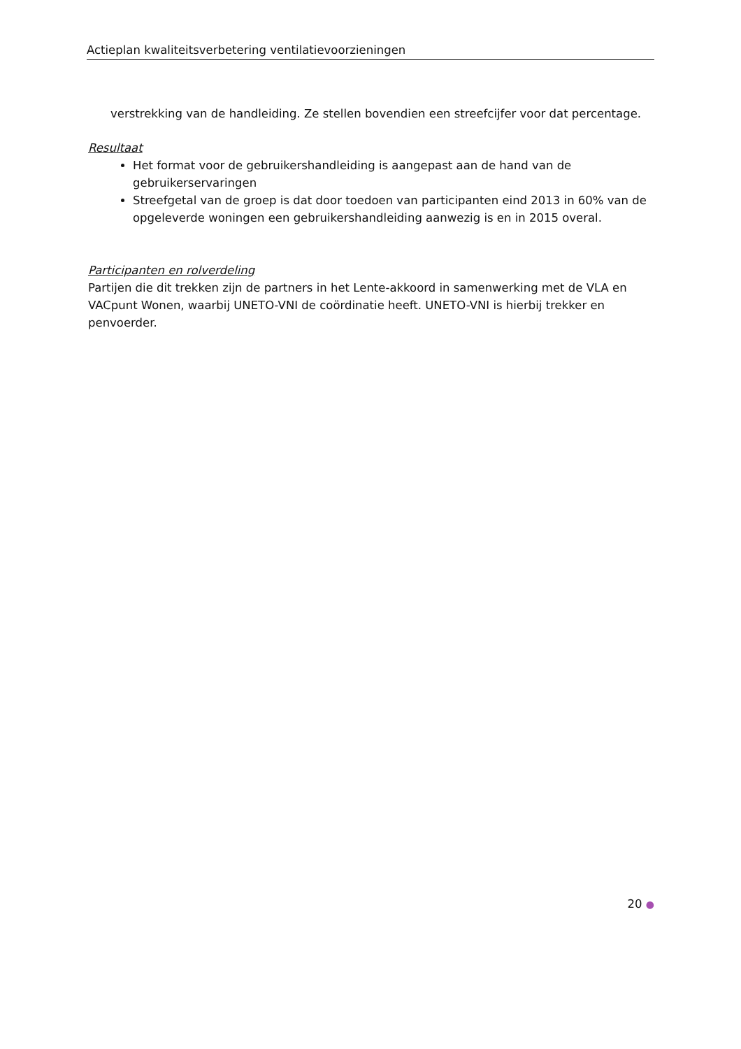Actieplan kwaliteitsverbetering ventilatievoorzieningen
verstrekking van de handleiding. Ze stellen bovendien een streefcijfer voor dat percentage.
Resultaat
Het format voor de gebruikershandleiding is aangepast aan de hand van de gebruikerservaringen
Streefgetal van de groep is dat door toedoen van participanten eind 2013 in 60% van de opgeleverde woningen een gebruikershandleiding aanwezig is en in 2015 overal.
Participanten en rolverdeling
Partijen die dit trekken zijn de partners in het Lente-akkoord in samenwerking met de VLA en VACpunt Wonen, waarbij UNETO-VNI de coördinatie heeft. UNETO-VNI is hierbij trekker en penvoerder.
20 ●